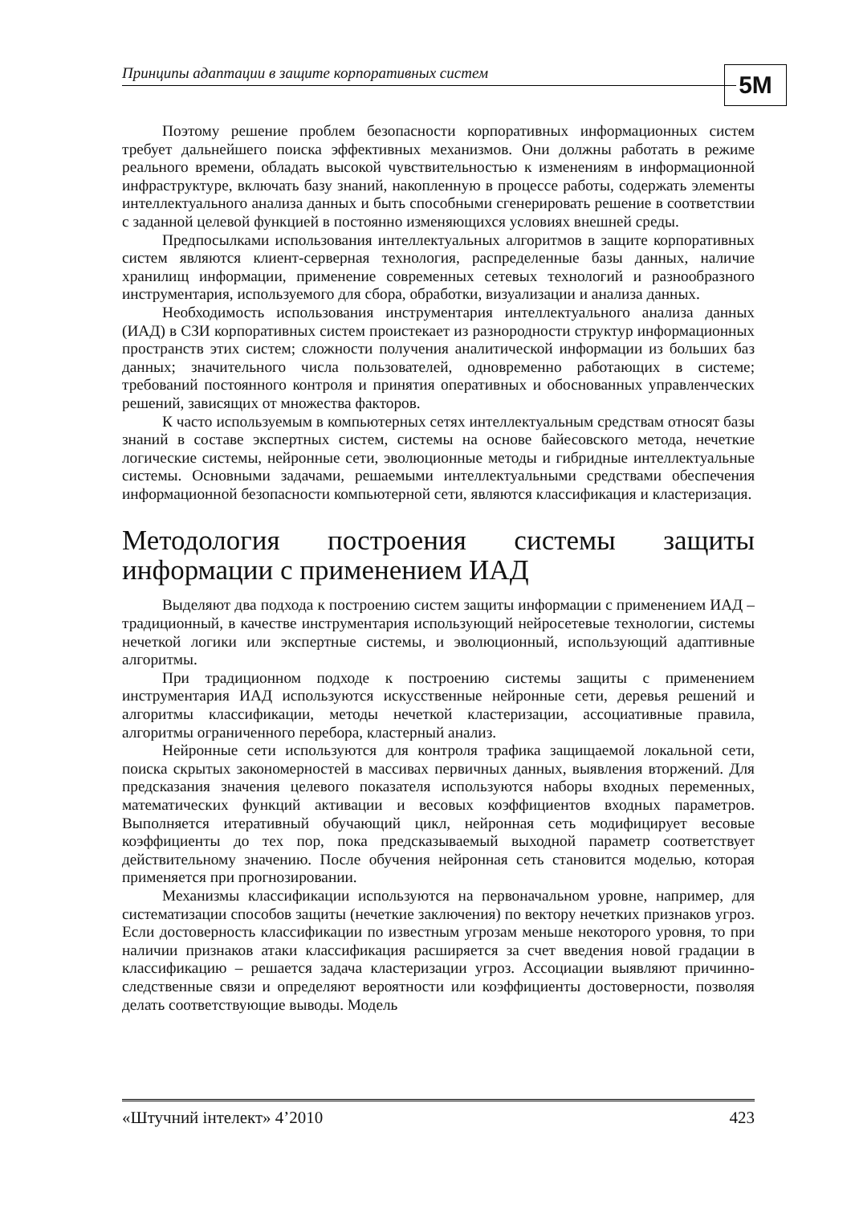Принципы адаптации в защите корпоративных систем 5M
Поэтому решение проблем безопасности корпоративных информационных систем требует дальнейшего поиска эффективных механизмов. Они должны работать в режиме реального времени, обладать высокой чувствительностью к изменениям в информационной инфраструктуре, включать базу знаний, накопленную в процессе работы, содержать элементы интеллектуального анализа данных и быть способными сгенерировать решение в соответствии с заданной целевой функцией в постоянно изменяющихся условиях внешней среды.
Предпосылками использования интеллектуальных алгоритмов в защите корпоративных систем являются клиент-серверная технология, распределенные базы данных, наличие хранилищ информации, применение современных сетевых технологий и разнообразного инструментария, используемого для сбора, обработки, визуализации и анализа данных.
Необходимость использования инструментария интеллектуального анализа данных (ИАД) в СЗИ корпоративных систем проистекает из разнородности структур информационных пространств этих систем; сложности получения аналитической информации из больших баз данных; значительного числа пользователей, одновременно работающих в системе; требований постоянного контроля и принятия оперативных и обоснованных управленческих решений, зависящих от множества факторов.
К часто используемым в компьютерных сетях интеллектуальным средствам относят базы знаний в составе экспертных систем, системы на основе байесовского метода, нечеткие логические системы, нейронные сети, эволюционные методы и гибридные интеллектуальные системы. Основными задачами, решаемыми интеллектуальными средствами обеспечения информационной безопасности компьютерной сети, являются классификация и кластеризация.
Методология построения системы защиты информации с применением ИАД
Выделяют два подхода к построению систем защиты информации с применением ИАД – традиционный, в качестве инструментария использующий нейросетевые технологии, системы нечеткой логики или экспертные системы, и эволюционный, использующий адаптивные алгоритмы.
При традиционном подходе к построению системы защиты с применением инструментария ИАД используются искусственные нейронные сети, деревья решений и алгоритмы классификации, методы нечеткой кластеризации, ассоциативные правила, алгоритмы ограниченного перебора, кластерный анализ.
Нейронные сети используются для контроля трафика защищаемой локальной сети, поиска скрытых закономерностей в массивах первичных данных, выявления вторжений. Для предсказания значения целевого показателя используются наборы входных переменных, математических функций активации и весовых коэффициентов входных параметров. Выполняется итеративный обучающий цикл, нейронная сеть модифицирует весовые коэффициенты до тех пор, пока предсказываемый выходной параметр соответствует действительному значению. После обучения нейронная сеть становится моделью, которая применяется при прогнозировании.
Механизмы классификации используются на первоначальном уровне, например, для систематизации способов защиты (нечеткие заключения) по вектору нечетких признаков угроз. Если достоверность классификации по известным угрозам меньше некоторого уровня, то при наличии признаков атаки классификация расширяется за счет введения новой градации в классификацию – решается задача кластеризации угроз. Ассоциации выявляют причинно-следственные связи и определяют вероятности или коэффициенты достоверности, позволяя делать соответствующие выводы. Модель
«Штучний інтелект» 4’2010 423